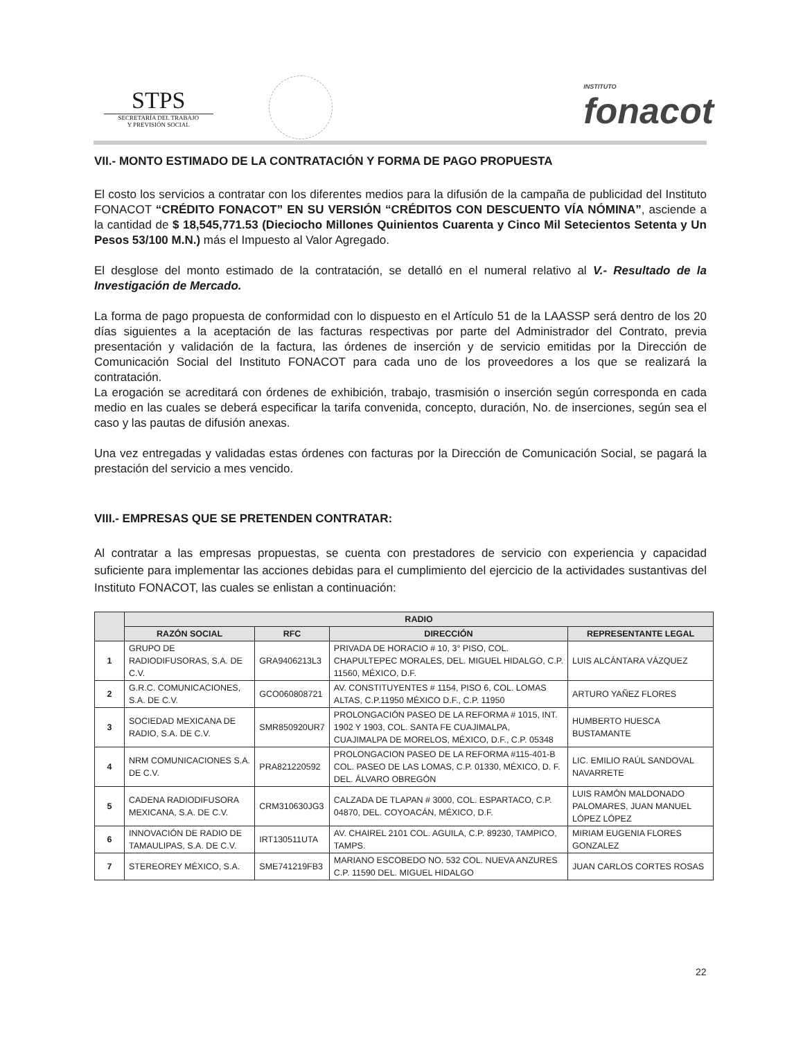STPS
SECRETARÍA DEL TRABAJO
Y PREVISIÓN SOCIAL
INSTITUTO
fonacot
VII.- MONTO ESTIMADO DE LA CONTRATACIÓN Y FORMA DE PAGO PROPUESTA
El costo los servicios a contratar con los diferentes medios para la difusión de la campaña de publicidad del Instituto FONACOT “CRÉDITO FONACOT” EN SU VERSIÓN “CRÉDITOS CON DESCUENTO VÍA NÓMINA”, asciende a la cantidad de $ 18,545,771.53 (Dieciocho Millones Quinientos Cuarenta y Cinco Mil Setecientos Setenta y Un Pesos 53/100 M.N.) más el Impuesto al Valor Agregado.
El desglose del monto estimado de la contratación, se detalló en el numeral relativo al V.- Resultado de la Investigación de Mercado.
La forma de pago propuesta de conformidad con lo dispuesto en el Artículo 51 de la LAASSP será dentro de los 20 días siguientes a la aceptación de las facturas respectivas por parte del Administrador del Contrato, previa presentación y validación de la factura, las órdenes de inserción y de servicio emitidas por la Dirección de Comunicación Social del Instituto FONACOT para cada uno de los proveedores a los que se realizará la contratación.
La erogación se acreditará con órdenes de exhibición, trabajo, trasmisión o inserción según corresponda en cada medio en las cuales se deberá especificar la tarifa convenida, concepto, duración, No. de inserciones, según sea el caso y las pautas de difusión anexas.
Una vez entregadas y validadas estas órdenes con facturas por la Dirección de Comunicación Social, se pagará la prestación del servicio a mes vencido.
VIII.- EMPRESAS QUE SE PRETENDEN CONTRATAR:
Al contratar a las empresas propuestas, se cuenta con prestadores de servicio con experiencia y capacidad suficiente para implementar las acciones debidas para el cumplimiento del ejercicio de la actividades sustantivas del Instituto FONACOT, las cuales se enlistan a continuación:
| | RADIO | | | |
| --- | --- | --- | --- | --- |
| | RAZÓN SOCIAL | RFC | DIRECCIÓN | REPRESENTANTE LEGAL |
| 1 | GRUPO DE RADIODIFUSORAS, S.A. DE C.V. | GRA9406213L3 | PRIVADA DE HORACIO # 10, 3° PISO, COL. CHAPULTEPEC MORALES, DEL. MIGUEL HIDALGO, C.P. 11560, MÉXICO, D.F. | LUIS ALCÁNTARA VÁZQUEZ |
| 2 | G.R.C. COMUNICACIONES, S.A. DE C.V. | GCO060808721 | AV. CONSTITUYENTES # 1154, PISO 6, COL. LOMAS ALTAS, C.P.11950 MÉXICO D.F., C.P. 11950 | ARTURO YAÑEZ FLORES |
| 3 | SOCIEDAD MEXICANA DE RADIO, S.A. DE C.V. | SMR850920UR7 | PROLONGACIÓN PASEO DE LA REFORMA # 1015, INT. 1902 Y 1903, COL. SANTA FE CUAJIMALPA, CUAJIMALPA DE MORELOS, MÉXICO, D.F., C.P. 05348 | HUMBERTO HUESCA BUSTAMANTE |
| 4 | NRM COMUNICACIONES S.A. DE C.V. | PRA821220592 | PROLONGACION PASEO DE LA REFORMA #115-401-B COL. PASEO DE LAS LOMAS, C.P. 01330, MÉXICO, D. F. DEL. ÁLVARO OBREGÓN | LIC. EMILIO RAÚL SANDOVAL NAVARRETE |
| 5 | CADENA RADIODIFUSORA MEXICANA, S.A. DE C.V. | CRM310630JG3 | CALZADA DE TLAPAN # 3000, COL. ESPARTACO, C.P. 04870, DEL. COYOACÁN, MÉXICO, D.F. | LUIS RAMÓN MALDONADO PALOMARES, JUAN MANUEL LÓPEZ LÓPEZ |
| 6 | INNOVACIÓN DE RADIO DE TAMAULIPAS, S.A. DE C.V. | IRT130511UTA | AV. CHAIREL 2101 COL. AGUILA, C.P. 89230, TAMPICO, TAMPS. | MIRIAM EUGENIA FLORES GONZALEZ |
| 7 | STEREOREY MÉXICO, S.A. | SME741219FB3 | MARIANO ESCOBEDO NO. 532 COL. NUEVA ANZURES C.P. 11590 DEL. MIGUEL HIDALGO | JUAN CARLOS CORTES ROSAS |
22